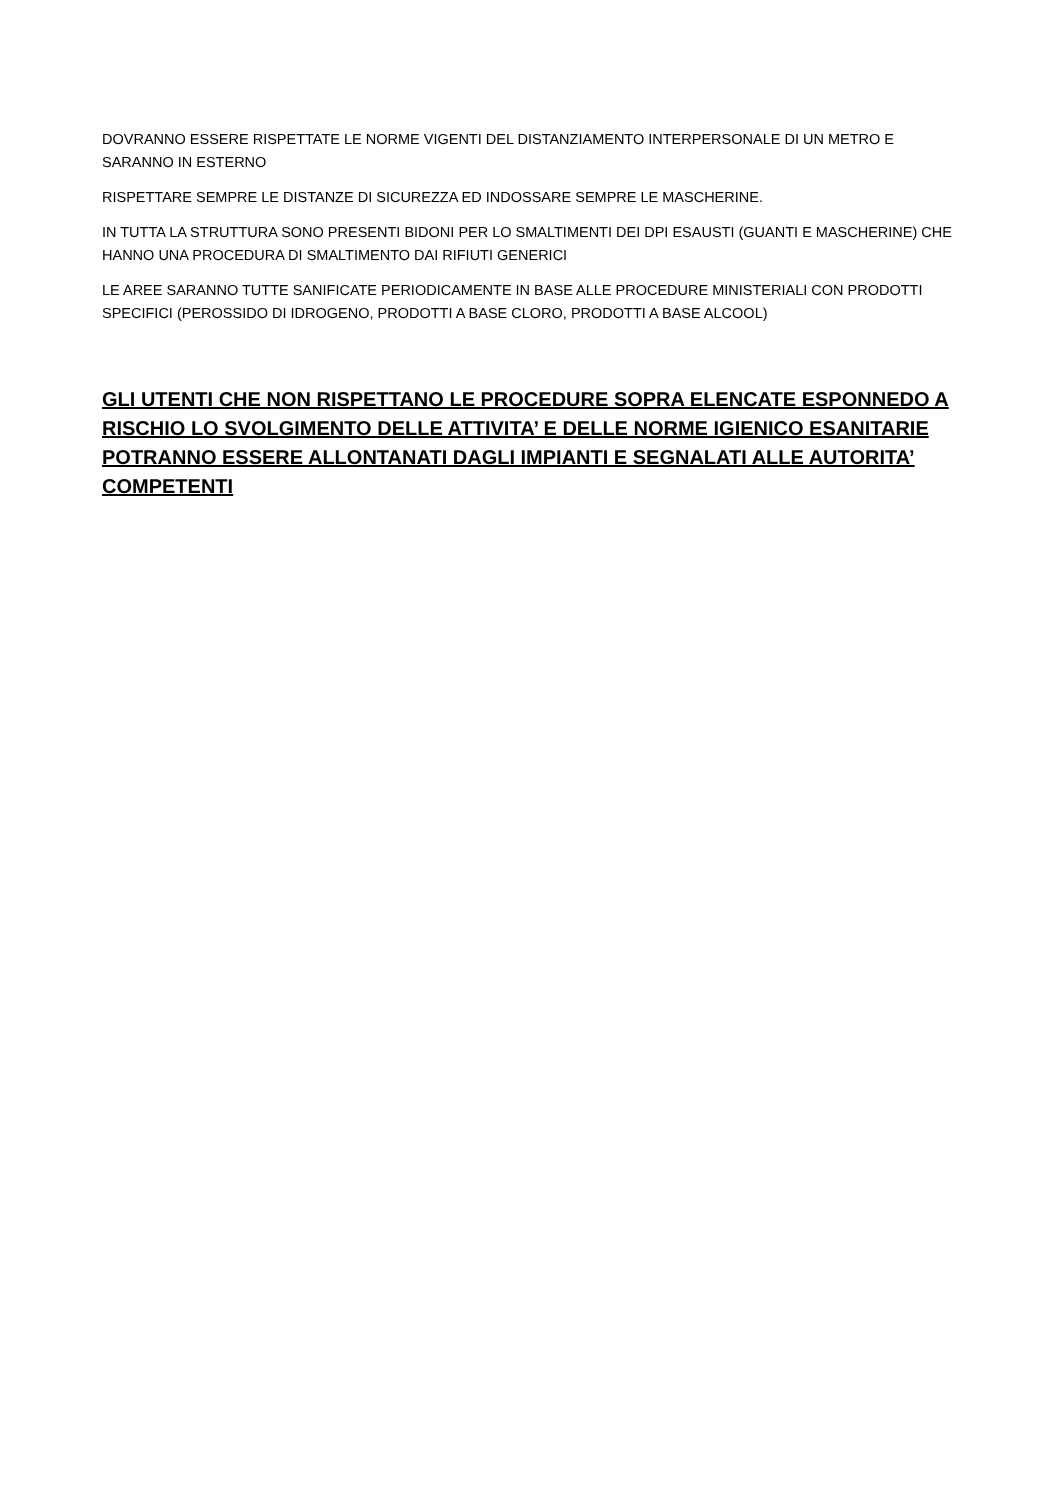DOVRANNO ESSERE RISPETTATE LE NORME VIGENTI DEL DISTANZIAMENTO INTERPERSONALE DI UN METRO E SARANNO IN ESTERNO
RISPETTARE SEMPRE LE DISTANZE DI SICUREZZA ED INDOSSARE SEMPRE LE MASCHERINE.
IN TUTTA LA STRUTTURA SONO PRESENTI BIDONI PER LO SMALTIMENTI DEI DPI ESAUSTI (GUANTI E MASCHERINE) CHE HANNO UNA PROCEDURA DI SMALTIMENTO DAI RIFIUTI GENERICI
LE AREE SARANNO TUTTE SANIFICATE PERIODICAMENTE IN BASE ALLE PROCEDURE MINISTERIALI CON PRODOTTI SPECIFICI (PEROSSIDO DI IDROGENO, PRODOTTI A BASE CLORO, PRODOTTI A BASE ALCOOL)
GLI UTENTI CHE NON RISPETTANO LE PROCEDURE SOPRA ELENCATE ESPONNEDO A RISCHIO LO SVOLGIMENTO DELLE ATTIVITA’ E DELLE NORME IGIENICO ESANITARIE POTRANNO ESSERE ALLONTANATI DAGLI IMPIANTI E SEGNALATI ALLE AUTORITA’ COMPETENTI